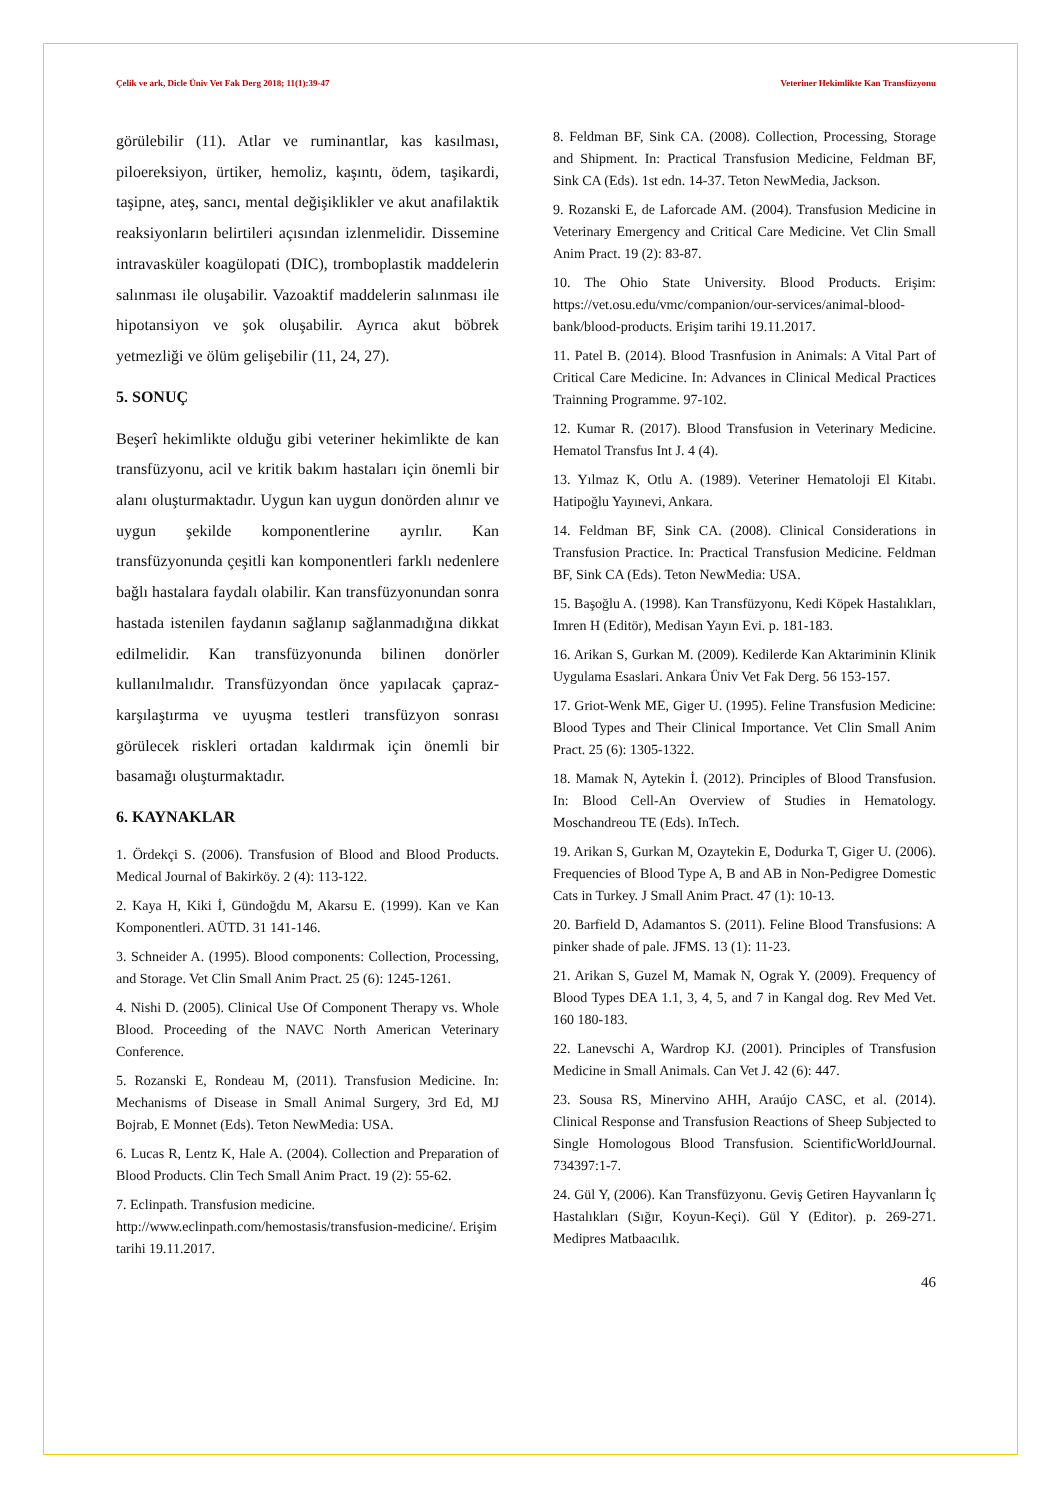Çelik ve ark, Dicle Üniv Vet Fak Derg 2018; 11(1):39-47 Veteriner Hekimlikte Kan Transfüzyonu
görülebilir (11). Atlar ve ruminantlar, kas kasılması, piloereksiyon, ürtiker, hemoliz, kaşıntı, ödem, taşikardi, taşipne, ateş, sancı, mental değişiklikler ve akut anafilaktik reaksiyonların belirtileri açısından izlenmelidir. Dissemine intravasküler koagülopati (DIC), tromboplastik maddelerin salınması ile oluşabilir. Vazoaktif maddelerin salınması ile hipotansiyon ve şok oluşabilir. Ayrıca akut böbrek yetmezliği ve ölüm gelişebilir (11, 24, 27).
5. SONUÇ
Beşerî hekimlikte olduğu gibi veteriner hekimlikte de kan transfüzyonu, acil ve kritik bakım hastaları için önemli bir alanı oluşturmaktadır. Uygun kan uygun donörden alınır ve uygun şekilde komponentlerine ayrılır. Kan transfüzyonunda çeşitli kan komponentleri farklı nedenlere bağlı hastalara faydalı olabilir. Kan transfüzyonundan sonra hastada istenilen faydanın sağlanıp sağlanmadığına dikkat edilmelidir. Kan transfüzyonunda bilinen donörler kullanılmalıdır. Transfüzyondan önce yapılacak çapraz-karşılaştırma ve uyuşma testleri transfüzyon sonrası görülecek riskleri ortadan kaldırmak için önemli bir basamağı oluşturmaktadır.
6. KAYNAKLAR
1. Ördekçi S. (2006). Transfusion of Blood and Blood Products. Medical Journal of Bakirköy. 2 (4): 113-122.
2. Kaya H, Kiki İ, Gündoğdu M, Akarsu E. (1999). Kan ve Kan Komponentleri. AÜTD. 31 141-146.
3. Schneider A. (1995). Blood components: Collection, Processing, and Storage. Vet Clin Small Anim Pract. 25 (6): 1245-1261.
4. Nishi D. (2005). Clinical Use Of Component Therapy vs. Whole Blood. Proceeding of the NAVC North American Veterinary Conference.
5. Rozanski E, Rondeau M, (2011). Transfusion Medicine. In: Mechanisms of Disease in Small Animal Surgery, 3rd Ed, MJ Bojrab, E Monnet (Eds). Teton NewMedia: USA.
6. Lucas R, Lentz K, Hale A. (2004). Collection and Preparation of Blood Products. Clin Tech Small Anim Pract. 19 (2): 55-62.
7. Eclinpath. Transfusion medicine.
http://www.eclinpath.com/hemostasis/transfusion-medicine/. Erişim tarihi 19.11.2017.
8. Feldman BF, Sink CA. (2008). Collection, Processing, Storage and Shipment. In: Practical Transfusion Medicine, Feldman BF, Sink CA (Eds). 1st edn. 14-37. Teton NewMedia, Jackson.
9. Rozanski E, de Laforcade AM. (2004). Transfusion Medicine in Veterinary Emergency and Critical Care Medicine. Vet Clin Small Anim Pract. 19 (2): 83-87.
10. The Ohio State University. Blood Products. Erişim: https://vet.osu.edu/vmc/companion/our-services/animal-blood-bank/blood-products. Erişim tarihi 19.11.2017.
11. Patel B. (2014). Blood Trasnfusion in Animals: A Vital Part of Critical Care Medicine. In: Advances in Clinical Medical Practices Trainning Programme. 97-102.
12. Kumar R. (2017). Blood Transfusion in Veterinary Medicine. Hematol Transfus Int J. 4 (4).
13. Yılmaz K, Otlu A. (1989). Veteriner Hematoloji El Kitabı. Hatipoğlu Yayınevi, Ankara.
14. Feldman BF, Sink CA. (2008). Clinical Considerations in Transfusion Practice. In: Practical Transfusion Medicine. Feldman BF, Sink CA (Eds). Teton NewMedia: USA.
15. Başoğlu A. (1998). Kan Transfüzyonu, Kedi Köpek Hastalıkları, Imren H (Editör), Medisan Yayın Evi. p. 181-183.
16. Arikan S, Gurkan M. (2009). Kedilerde Kan Aktariminin Klinik Uygulama Esaslari. Ankara Üniv Vet Fak Derg. 56 153-157.
17. Griot-Wenk ME, Giger U. (1995). Feline Transfusion Medicine: Blood Types and Their Clinical Importance. Vet Clin Small Anim Pract. 25 (6): 1305-1322.
18. Mamak N, Aytekin İ. (2012). Principles of Blood Transfusion. In: Blood Cell-An Overview of Studies in Hematology. Moschandreou TE (Eds). InTech.
19. Arikan S, Gurkan M, Ozaytekin E, Dodurka T, Giger U. (2006). Frequencies of Blood Type A, B and AB in Non-Pedigree Domestic Cats in Turkey. J Small Anim Pract. 47 (1): 10-13.
20. Barfield D, Adamantos S. (2011). Feline Blood Transfusions: A pinker shade of pale. JFMS. 13 (1): 11-23.
21. Arikan S, Guzel M, Mamak N, Ograk Y. (2009). Frequency of Blood Types DEA 1.1, 3, 4, 5, and 7 in Kangal dog. Rev Med Vet. 160 180-183.
22. Lanevschi A, Wardrop KJ. (2001). Principles of Transfusion Medicine in Small Animals. Can Vet J. 42 (6): 447.
23. Sousa RS, Minervino AHH, Araújo CASC, et al. (2014). Clinical Response and Transfusion Reactions of Sheep Subjected to Single Homologous Blood Transfusion. ScientificWorldJournal. 734397:1-7.
24. Gül Y, (2006). Kan Transfüzyonu. Geviş Getiren Hayvanların İç Hastalıkları (Sığır, Koyun-Keçi). Gül Y (Editor). p. 269-271. Medipres Matbaacılık.
46